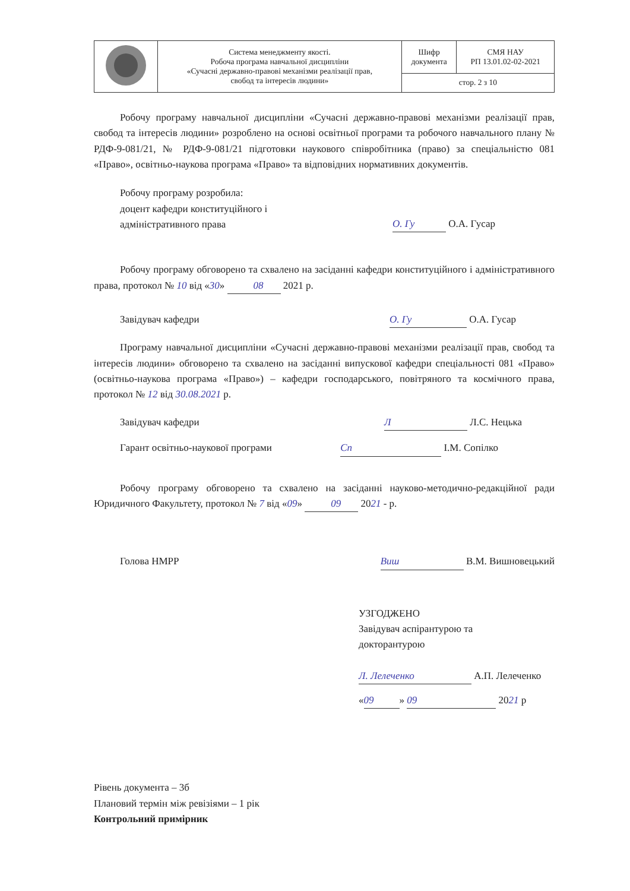| | Система менеджменту якості. Робоча програма навчальної дисципліни «Сучасні державно-правові механізми реалізації прав, свобод та інтересів людини» | Шифр документа | СМЯ НАУ РП 13.01.02-02-2021 |
| | | стор. 2 з 10 | |
Робочу програму навчальної дисципліни «Сучасні державно-правові механізми реалізації прав, свобод та інтересів людини» розроблено на основі освітньої програми та робочого навчального плану № РДФ-9-081/21, № РДФ-9-081/21 підготовки наукового співробітника (право) за спеціальністю 081 «Право», освітньо-наукова програма «Право» та відповідних нормативних документів.
Робочу програму розробила:
доцент кафедри конституційного і
адміністративного права
О. Гу О.А. Гусар
Робочу програму обговорено та схвалено на засіданні кафедри конституційного і адміністративного права, протокол № 10 від «30» 08 2021 р.
Завідувач кафедри О. Гу О.А. Гусар
Програму навчальної дисципліни «Сучасні державно-правові механізми реалізації прав, свобод та інтересів людини» обговорено та схвалено на засіданні випускової кафедри спеціальності 081 «Право» (освітньо-наукова програма «Право») – кафедри господарського, повітряного та космічного права, протокол № 12 від 30.08.2021 р.
Завідувач кафедри Л Л.С. Нецька
Гарант освітньо-наукової програми
Сп І.М. Сопілко
Робочу програму обговорено та схвалено на засіданні науково-методично-редакційної ради Юридичного Факультету, протокол № 7 від «09» 09 2021 - р.
Голова НМРР Виш В.М. Вишновецький
УЗГОДЖЕНО
Завідувач аспірантурою та
докторантурою
Л. Лелеченко А.П. Лелеченко
« 09 » 09 2021 р
Рівень документа – 3б
Плановий термін між ревізіями – 1 рік
Контрольний примірник